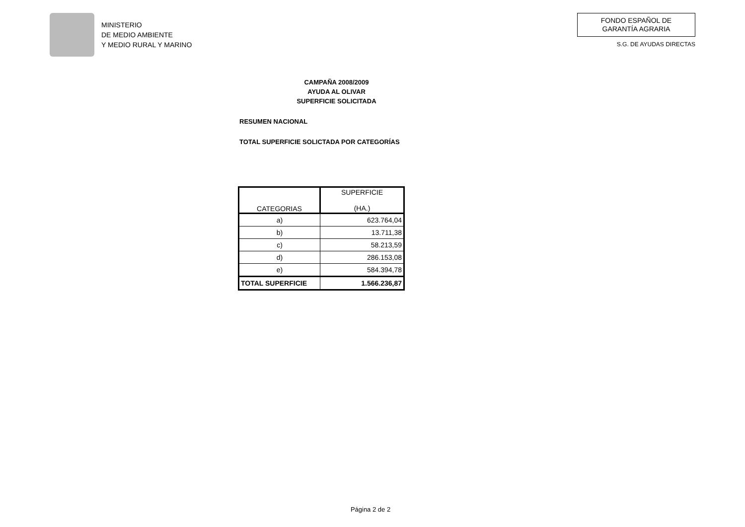MINISTERIO
DE MEDIO AMBIENTE
Y MEDIO RURAL Y MARINO
FONDO ESPAÑOL DE
GARANTÍA AGRARIA
S.G. DE AYUDAS DIRECTAS
CAMPAÑA 2008/2009
AYUDA AL OLIVAR
SUPERFICIE SOLICITADA
RESUMEN NACIONAL
TOTAL SUPERFICIE SOLICTADA POR CATEGORÍAS
| CATEGORIAS | SUPERFICIE (HA.) |
| --- | --- |
| a) | 623.764,04 |
| b) | 13.711,38 |
| c) | 58.213,59 |
| d) | 286.153,08 |
| e) | 584.394,78 |
| TOTAL SUPERFICIE | 1.566.236,87 |
Página 2 de 2